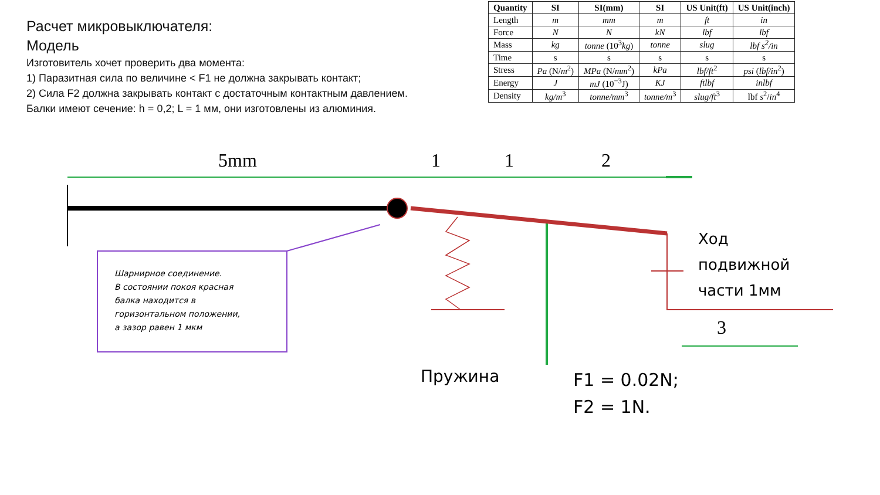Расчет микровыключателя:
Модель
Изготовитель хочет проверить два момента:
1) Паразитная сила по величине < F1 не должна закрывать контакт;
2) Сила F2 должна закрывать контакт с достаточным контактным давлением.
Балки имеют сечение: h = 0,2; L = 1 мм, они изготовлены из алюминия.
| Quantity | SI | SI(mm) | SI | US Unit(ft) | US Unit(inch) |
| --- | --- | --- | --- | --- | --- |
| Length | m | mm | m | ft | in |
| Force | N | N | kN | lbf | lbf |
| Mass | kg | tonne (10<sup>3</sup> kg ) | tonne | slug | lbf s<sup>2</sup>/in |
| Time | s | s | s | s | s |
| Stress | Pa (N/ m<sup>2</sup>) | MPa (N/ mm<sup>2</sup>) | kPa | lbf/ft<sup>2</sup> | psi ( lbf/in<sup>2</sup>) |
| Energy | J | mJ (10<sup>−3</sup>J) | KJ | ftlbf | inlbf |
| Density | kg/m<sup>3</sup> | tonne/mm<sup>3</sup> | tonne/m<sup>3</sup> | slug/ft<sup>3</sup> | lbf s<sup>2</sup>/ in<sup>4</sup> |
5mm 1 1 2
3
Шарнирное соединение.
В состоянии покоя красная
балка находится в
горизонтальном положении,
а зазор равен 1 мкм
Ход
подвижной
части 1мм
Пружина
F1 = 0.02N;
F2 = 1N.